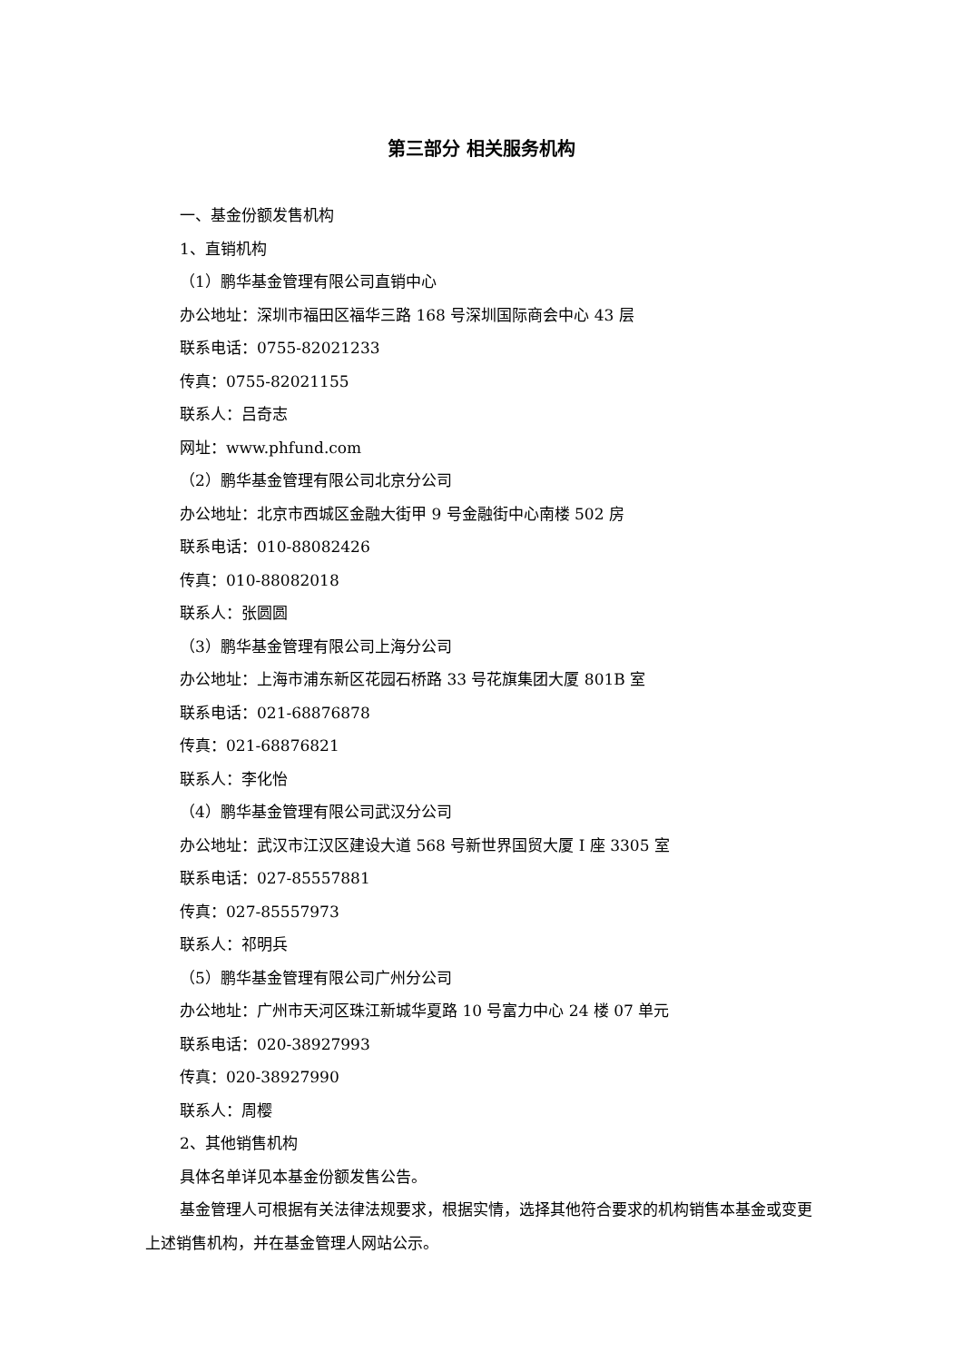第三部分 相关服务机构
一、基金份额发售机构
1、直销机构
（1）鹏华基金管理有限公司直销中心
办公地址：深圳市福田区福华三路 168 号深圳国际商会中心 43 层
联系电话：0755-82021233
传真：0755-82021155
联系人：吕奇志
网址：www.phfund.com
（2）鹏华基金管理有限公司北京分公司
办公地址：北京市西城区金融大街甲 9 号金融街中心南楼 502 房
联系电话：010-88082426
传真：010-88082018
联系人：张圆圆
（3）鹏华基金管理有限公司上海分公司
办公地址：上海市浦东新区花园石桥路 33 号花旗集团大厦 801B 室
联系电话：021-68876878
传真：021-68876821
联系人：李化怡
（4）鹏华基金管理有限公司武汉分公司
办公地址：武汉市江汉区建设大道 568 号新世界国贸大厦 I 座 3305 室
联系电话：027-85557881
传真：027-85557973
联系人：祁明兵
（5）鹏华基金管理有限公司广州分公司
办公地址：广州市天河区珠江新城华夏路 10 号富力中心 24 楼 07 单元
联系电话：020-38927993
传真：020-38927990
联系人：周樱
2、其他销售机构
具体名单详见本基金份额发售公告。
基金管理人可根据有关法律法规要求，根据实情，选择其他符合要求的机构销售本基金或变更上述销售机构，并在基金管理人网站公示。